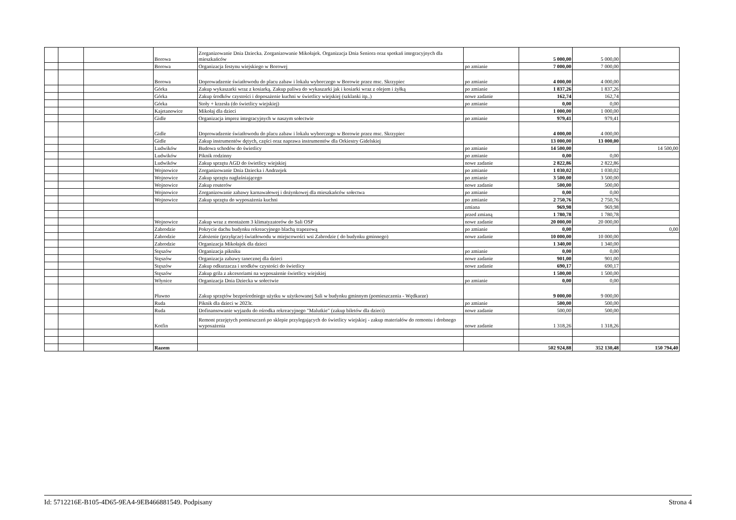| | | | Borowa | Zorganizowanie Dnia Dziecka. Zorganizowanie Mikołajek. Organizacja Dnia Seniora oraz spotkań integracyjnych dla mieszkańców | | 5 000,00 | 5 000,00 | |
| | | | Borowa | Organizacja festynu wiejskiego w Borowej | po zmianie | 7 000,00 | 7 000,00 | |
| | | | Borowa | Doprowadzenie światłowodu do placu zabaw i lokalu wyborczego w Borowie przez msc. Skrzypiec | po zmianie | 4 000,00 | 4 000,00 | |
| | | | Górka | Zakup wykaszarki wraz z kosiarką. Zakup paliwa do wykaszarki jak i kosiarki wraz z olejem i żyłką | po zmianie | 1 837,26 | 1 837,26 | |
| | | | Górka | Zakup środków czystości i doposażenie kuchni w świetlicy wiejskiej (szklanki itp..) | nowe zadanie | 162,74 | 162,74 | |
| | | | Górka | Stoły + krzesła (do świetlicy wiejskiej) | po zmianie | 0,00 | 0,00 | |
| | | | Kajetanowice | Mikołaj dla dzieci | | 1 000,00 | 1 000,00 | |
| | | | Gidle | Organizacja imprez integracyjnych w naszym sołectwie | po zmianie | 979,41 | 979,41 | |
| | | | Gidle | Doprowadzenie światłowodu do placu zabaw i lokalu wyborczego w Borowie przez msc. Skrzypiec | | 4 000,00 | 4 000,00 | |
| | | | Gidle | Zakup instrumentów dętych, części oraz naprawa instrumentów dla Orkiestry Gidelskiej | | 13 000,00 | 13 000,00 | |
| | | | Ludwików | Budowa schodów do świetlicy | po zmianie | 14 500,00 | | 14 500,00 |
| | | | Ludwików | Piknik rodzinny | po zmianie | 0,00 | 0,00 | |
| | | | Ludwików | Zakup sprzętu AGD do świetlicy wiejskiej | nowe zadanie | 2 822,86 | 2 822,86 | |
| | | | Wojnowice | Zorganizowanie Dnia Dziecka i Andrzejek | po zmianie | 1 030,02 | 1 030,02 | |
| | | | Wojnowice | Zakup sprzętu nagłaśniającego | po zmianie | 3 500,00 | 3 500,00 | |
| | | | Wojnowice | Zakup routerów | nowe zadanie | 500,00 | 500,00 | |
| | | | Wojnowice | Zorganizowanie zabawy karnawałowej i dożynkowej dla mieszkańców sołectwa | po zmianie | 0,00 | 0,00 | |
| | | | Wojnowice | Zakup sprzętu do wyposażenia kuchni | po zmianie | 2 750,76 | 2 750,76 | |
| | | | | | zmiana | 969,98 | 969,98 | |
| | | | | | przed zmianą | 1 780,78 | 1 780,78 | |
| | | | Wojnowice | Zakup wraz z montażem 3 klimatyzatorów do Sali OSP | nowe zadanie | 20 000,00 | 20 000,00 | |
| | | | Zabrodzie | Pokrycie dachu budynku rekreacyjnego blachą trapezową | po zmianie | 0,00 | | 0,00 |
| | | | Zabrodzie | Założenie (przyłącze) światłowodu w miejscowości wsi Zabrodzie ( do budynku gminnego) | nowe zadanie | 10 000,00 | 10 000,00 | |
| | | | Zabrodzie | Organizacja Mikołajek dla dzieci | | 1 340,00 | 1 340,00 | |
| | | | Stęszów | Organizacja pikniku | po zmianie | 0,00 | 0,00 | |
| | | | Stęszów | Organizacja zabawy tanecznej dla dzieci | nowe zadanie | 901,00 | 901,00 | |
| | | | Stęszów | Zakup odkurzacza i srodków czystości do świetlicy | nowe zadanie | 690,17 | 690,17 | |
| | | | Stęszów | Zakup grila z akcesoriami na wyposażenie świetlicy wiejskiej | | 1 500,00 | 1 500,00 | |
| | | | Włynice | Organizacja Dnia Dziecka w sołectwie | po zmianie | 0,00 | 0,00 | |
| | | | Pławno | Zakup sprzętów bezpośredniego użytku w użytkowanej Sali w budynku gminnym (pomieszczenia - Wędkarze) | | 9 000,00 | 9 000,00 | |
| | | | Ruda | Piknik dla dzieci w 2023r. | po zmianie | 500,00 | 500,00 | |
| | | | Ruda | Dofinansowanie wyjazdu do ośrodka rekreacyjnego "Malutkie" (zakup biletów dla dzieci) | nowe zadanie | 500,00 | 500,00 | |
| | | | Kotfin | Remont przejętych pomieszczeń po sklepie przylegających do świetlicy wiejskiej - zakup materiałów do remontu i drobnego wyposażenia | nowe zadanie | 1 318,26 | 1 318,26 | |
| | | | Razem | | | 502 924,88 | 352 130,48 | 150 794,40 |
Id: 5712216E-B105-4D65-9EA4-9EB466881549. Podpisany Strona 4